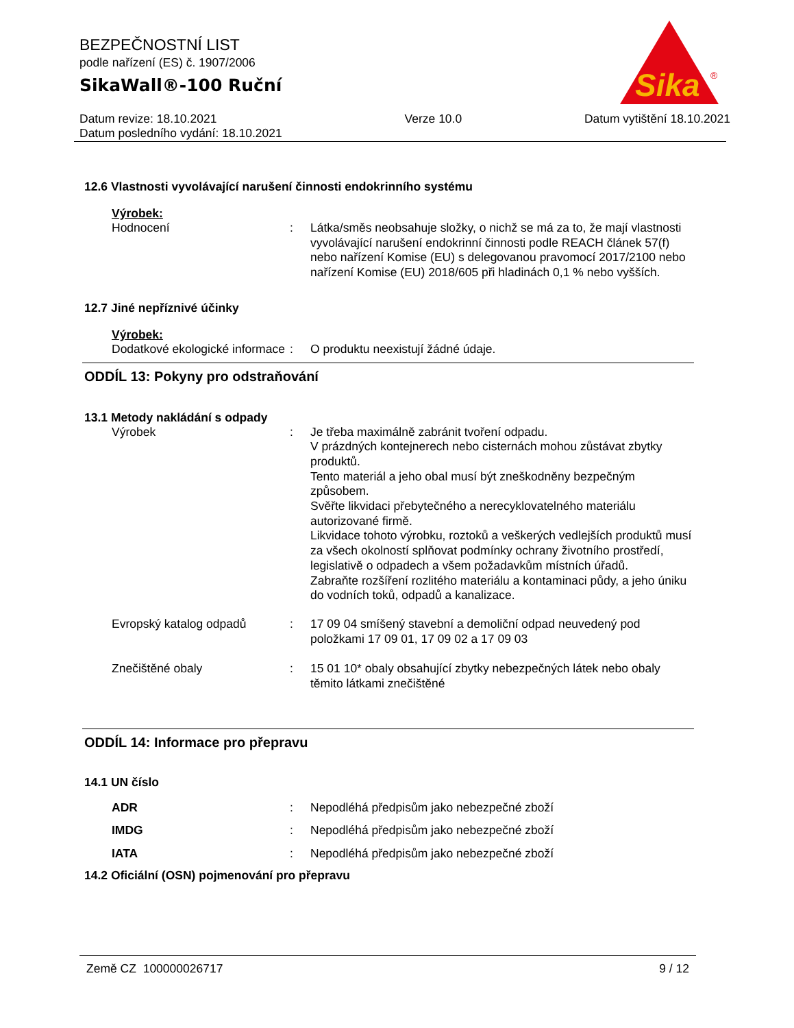BEZPEČNOSTNÍ LIST
podle nařízení (ES) č. 1907/2006
SikaWall®-100 Ruční
Datum revize: 18.10.2021
Datum posledního vydání: 18.10.2021
Verze 10.0 Datum vytištění 18.10.2021
Sika
®
12.6 Vlastnosti vyvolávající narušení činnosti endokrinního systému
Výrobek:
Hodnocení : Látka/směs neobsahuje složky, o nichž se má za to, že mají vlastnosti vyvolávající narušení endokrinní činnosti podle REACH článek 57(f) nebo nařízení Komise (EU) s delegovanou pravomocí 2017/2100 nebo nařízení Komise (EU) 2018/605 při hladinách 0,1 % nebo vyšších.
12.7 Jiné nepříznivé účinky
Výrobek:
Dodatkové ekologické informace
: O produktu neexistují žádné údaje.
ODDÍL 13: Pokyny pro odstraňování
13.1 Metody nakládání s odpady
Výrobek : Je třeba maximálně zabránit tvoření odpadu.
V prázdných kontejnerech nebo cisternách mohou zůstávat zbytky produktů.
Tento materiál a jeho obal musí být zneškodněny bezpečným způsobem.
Svěřte likvidaci přebytečného a nerecyklovatelného materiálu autorizované firmě.
Likvidace tohoto výrobku, roztoků a veškerých vedlejších produktů musí za všech okolností splňovat podmínky ochrany životního prostředí, legislativě o odpadech a všem požadavkům místních úřadů.
Zabraňte rozšíření rozlitého materiálu a kontaminaci půdy, a jeho úniku do vodních toků, odpadů a kanalizace.
Evropský katalog odpadů : 17 09 04 smíšený stavební a demoliční odpad neuvedený pod položkami 17 09 01, 17 09 02 a 17 09 03
Znečištěné obaly : 15 01 10* obaly obsahující zbytky nebezpečných látek nebo obaly těmito látkami znečištěné
ODDÍL 14: Informace pro přepravu
14.1 UN číslo
ADR : Nepodléhá předpisům jako nebezpečné zboží
IMDG : Nepodléhá předpisům jako nebezpečné zboží
IATA : Nepodléhá předpisům jako nebezpečné zboží
14.2 Oficiální (OSN) pojmenování pro přepravu
Země CZ 100000026717 9 / 12